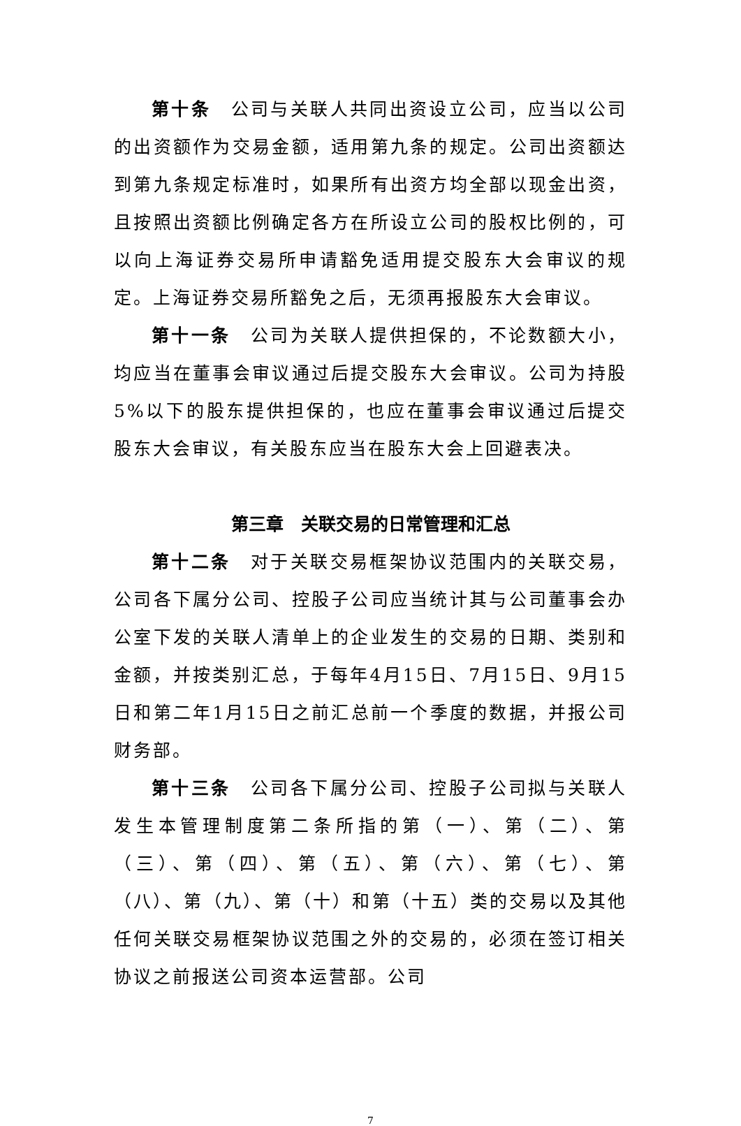第十条　公司与关联人共同出资设立公司，应当以公司的出资额作为交易金额，适用第九条的规定。公司出资额达到第九条规定标准时，如果所有出资方均全部以现金出资，且按照出资额比例确定各方在所设立公司的股权比例的，可以向上海证券交易所申请豁免适用提交股东大会审议的规定。上海证券交易所豁免之后，无须再报股东大会审议。
第十一条　公司为关联人提供担保的，不论数额大小，均应当在董事会审议通过后提交股东大会审议。公司为持股5%以下的股东提供担保的，也应在董事会审议通过后提交股东大会审议，有关股东应当在股东大会上回避表决。
第三章　关联交易的日常管理和汇总
第十二条　对于关联交易框架协议范围内的关联交易，公司各下属分公司、控股子公司应当统计其与公司董事会办公室下发的关联人清单上的企业发生的交易的日期、类别和金额，并按类别汇总，于每年4月15日、7月15日、9月15日和第二年1月15日之前汇总前一个季度的数据，并报公司财务部。
第十三条　公司各下属分公司、控股子公司拟与关联人发生本管理制度第二条所指的第（一）、第（二）、第（三）、第（四）、第（五）、第（六）、第（七）、第（八）、第（九）、第（十）和第（十五）类的交易以及其他任何关联交易框架协议范围之外的交易的，必须在签订相关协议之前报送公司资本运营部。公司
7